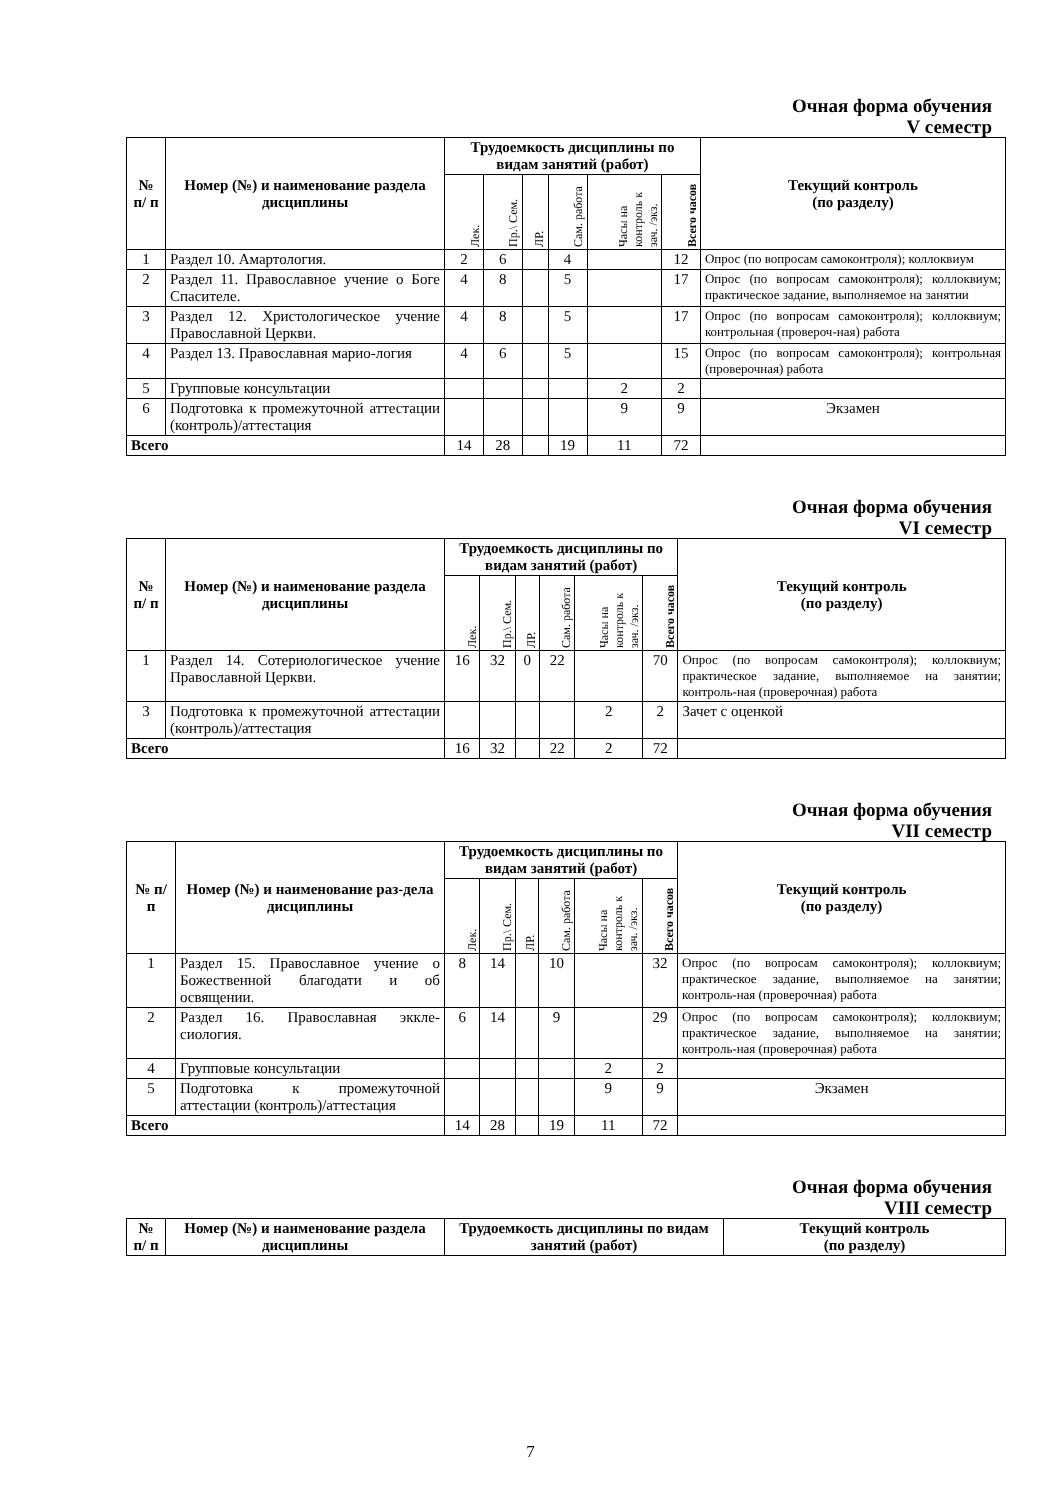Очная форма обучения
V семестр
| № п/ п | Номер (№) и наименование раздела дисциплины | Трудоемкость дисциплины по видам занятий (работ) | | | | | | Текущий контроль (по разделу) |
| --- | --- | --- | --- | --- | --- | --- | --- | --- |
| | | Лек. | Пр.\ Сем. | ЛР. | Сам. работа | Часы на контроль к зач. /экз. | Всего часов | |
| 1 | Раздел 10. Амартология. | 2 | 6 | | 4 | | 12 | Опрос (по вопросам самоконтроля); коллоквиум |
| 2 | Раздел 11. Православное учение о Боге Спасителе. | 4 | 8 | | 5 | | 17 | Опрос (по вопросам самоконтроля); коллоквиум; практическое задание, выполняемое на занятии |
| 3 | Раздел 12. Христологическое учение Православной Церкви. | 4 | 8 | | 5 | | 17 | Опрос (по вопросам самоконтроля); коллоквиум; контрольная (провероч-ная) работа |
| 4 | Раздел 13. Православная марио-логия | 4 | 6 | | 5 | | 15 | Опрос (по вопросам самоконтроля); контрольная (проверочная) работа |
| 5 | Групповые консультации | | | | | 2 | 2 | |
| 6 | Подготовка к промежуточной аттестации (контроль)/аттестация | | | | | 9 | 9 | Экзамен |
| Всего | | 14 | 28 | | 19 | 11 | 72 | |
Очная форма обучения
VI семестр
| № п/ п | Номер (№) и наименование раздела дисциплины | Трудоемкость дисциплины по видам занятий (работ) | | | | | | Текущий контроль (по разделу) |
| --- | --- | --- | --- | --- | --- | --- | --- | --- |
| | | Лек. | Пр.\ Сем. | ЛР. | Сам. работа | Часы на контроль к зач. /экз. | Всего часов | |
| 1 | Раздел 14. Сотериологическое учение Православной Церкви. | 16 | 32 | 0 | 22 | | 70 | Опрос (по вопросам самоконтроля); коллоквиум; практическое задание, выполняемое на занятии; контроль-ная (проверочная) работа |
| 3 | Подготовка к промежуточной аттестации (контроль)/аттестация | | | | | 2 | 2 | Зачет с оценкой |
| Всего | | 16 | 32 | | 22 | 2 | 72 | |
Очная форма обучения
VII семестр
| № п/п | Номер (№) и наименование раз-дела дисциплины | Трудоемкость дисциплины по видам занятий (работ) | | | | | | Текущий контроль (по разделу) |
| --- | --- | --- | --- | --- | --- | --- | --- | --- |
| | | Лек. | Пр.\ Сем. | ЛР. | Сам. работа | Часы на контроль к зач. /экз. | Всего часов | |
| 1 | Раздел 15. Православное учение о Божественной благодати и об освящении. | 8 | 14 | | 10 | | 32 | Опрос (по вопросам самоконтроля); коллоквиум; практическое задание, выполняемое на занятии; контроль-ная (проверочная) работа |
| 2 | Раздел 16. Православная экклe-сиология. | 6 | 14 | | 9 | | 29 | Опрос (по вопросам самоконтроля); коллоквиум; практическое задание, выполняемое на занятии; контроль-ная (проверочная) работа |
| 4 | Групповые консультации | | | | | 2 | 2 | |
| 5 | Подготовка к промежуточной аттестации (контроль)/аттестация | | | | | 9 | 9 | Экзамен |
| Всего | | 14 | 28 | | 19 | 11 | 72 | |
Очная форма обучения
VIII семестр
| № п/ п | Номер (№) и наименование раздела дисциплины | Трудоемкость дисциплины по видам занятий (работ) | Текущий контроль (по разделу) |
| --- | --- | --- | --- |
7